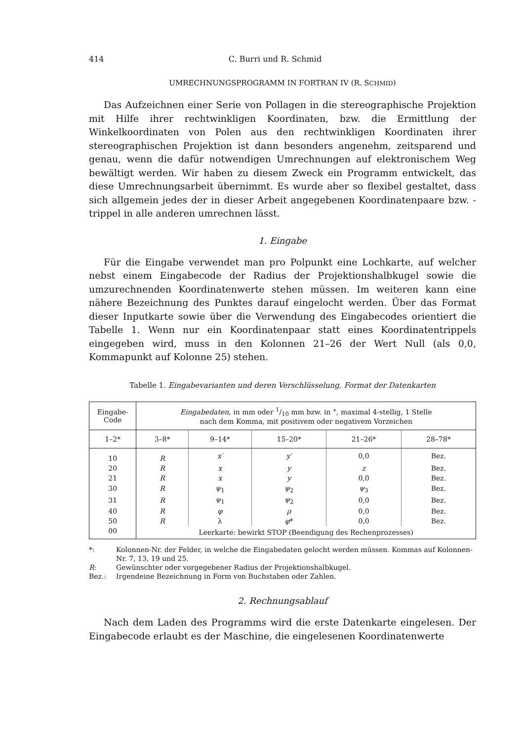414 C. Burri und R. Schmid
UMRECHNUNGSPROGRAMM IN FORTRAN IV (R. SCHMID)
Das Aufzeichnen einer Serie von Pollagen in die stereographische Projektion mit Hilfe ihrer rechtwinkligen Koordinaten, bzw. die Ermittlung der Winkelkoordinaten von Polen aus den rechtwinkligen Koordinaten ihrer stereographischen Projektion ist dann besonders angenehm, zeitsparend und genau, wenn die dafür notwendigen Umrechnungen auf elektronischem Weg bewältigt werden. Wir haben zu diesem Zweck ein Programm entwickelt, das diese Umrechnungsarbeit übernimmt. Es wurde aber so flexibel gestaltet, dass sich allgemein jedes der in dieser Arbeit angegebenen Koordinatenpaare bzw. -trippel in alle anderen umrechnen lässt.
1. Eingabe
Für die Eingabe verwendet man pro Polpunkt eine Lochkarte, auf welcher nebst einem Eingabecode der Radius der Projektionshalbkugel sowie die umzurechnenden Koordinatenwerte stehen müssen. Im weiteren kann eine nähere Bezeichnung des Punktes darauf eingelocht werden. Über das Format dieser Inputkarte sowie über die Verwendung des Eingabecodes orientiert die Tabelle 1. Wenn nur ein Koordinatenpaar statt eines Koordinatentrippels eingegeben wird, muss in den Kolonnen 21–26 der Wert Null (als 0,0, Kommapunkt auf Kolonne 25) stehen.
Tabelle 1. Eingabevarianten und deren Verschlüsselung, Format der Datenkarten
| Eingabe- Code | Eingabedaten, in mm oder 1/10 mm bzw. in °, maximal 4-stellig, 1 Stelle nach dem Komma, mit positivem oder negativem Vorzeichen | | | | |
| --- | --- | --- | --- | --- | --- |
| 1–2* | 3–8* | 9–14* | 15–20* | 21–26* | 28–78* |
| 10 | R | x′ | y′ | 0,0 | Bez. |
| 20 | R | x | y | z | Bez. |
| 21 | R | x | y | 0,0 | Bez. |
| 30 | R | ψ<sub>1</sub> | ψ<sub>2</sub> | ψ<sub>3</sub> | Bez. |
| 31 | R | ψ<sub>1</sub> | ψ<sub>2</sub> | 0,0 | Bez. |
| 40 | R | φ | ρ | 0,0 | Bez. |
| 50 | R | λ | φ * | 0,0 | Bez. |
| 00 | Leerkarte: bewirkt STOP (Beendigung des Rechenprozesses) | | | | |
*: Kolonnen-Nr. der Felder, in welche die Eingabedaten gelocht werden müssen. Kommas auf Kolonnen-Nr. 7, 13, 19 und 25.
R: Gewünschter oder vorgegebener Radius der Projektionshalbkugel.
Bez.: Irgendeine Bezeichnung in Form von Buchstaben oder Zahlen.
2. Rechnungsablauf
Nach dem Laden des Programms wird die erste Datenkarte eingelesen. Der Eingabecode erlaubt es der Maschine, die eingelesenen Koordinatenwerte